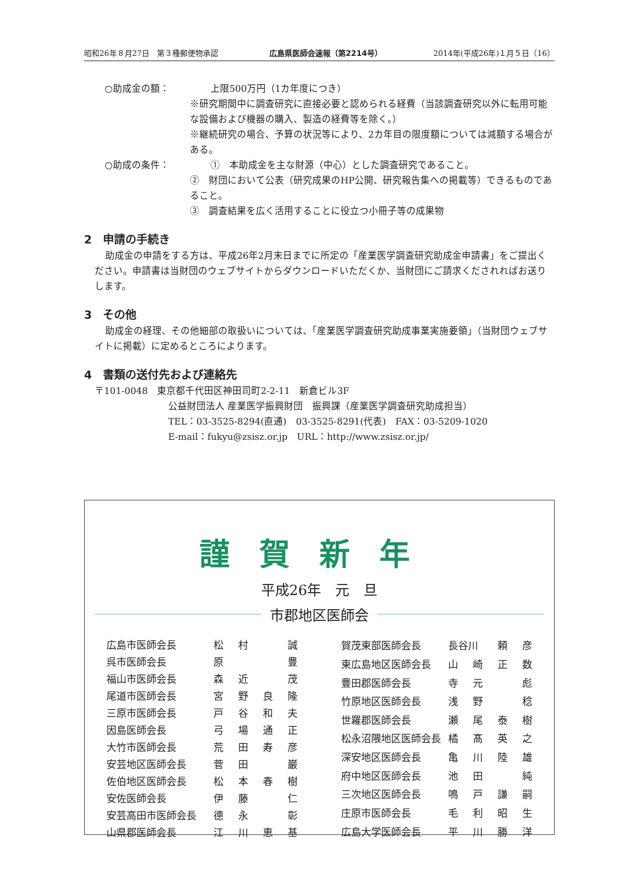昭和26年８月27日　第３種郵便物承認 広島県医師会速報（第2214号） 2014年(平成26年)１月５日（16）
○助成金の額： 上限500万円（1カ年度につき）
※研究期間中に調査研究に直接必要と認められる経費（当該調査研究以外に転用可能な設備および機器の購入、製造の経費等を除く。）
※継続研究の場合、予算の状況等により、2カ年目の限度額については減額する場合がある。
○助成の条件： ①　本助成金を主な財源（中心）とした調査研究であること。
②　財団において公表（研究成果のHP公開、研究報告集への掲載等）できるものであること。
③　調査結果を広く活用することに役立つ小冊子等の成果物
2　申請の手続き
助成金の申請をする方は、平成26年2月末日までに所定の「産業医学調査研究助成金申請書」をご提出ください。申請書は当財団のウェブサイトからダウンロードいただくか、当財団にご請求くだされればお送りします。
3　その他
助成金の経理、その他細部の取扱いについては、「産業医学調査研究助成事業実施要領」（当財団ウェブサイトに掲載）に定めるところによります。
4　書類の送付先および連絡先
〒101-0048　東京都千代田区神田司町2-2-11　新倉ビル3F
公益財団法人 産業医学振興財団　振興課（産業医学調査研究助成担当）
TEL：03-3525-8294(直通)　03-3525-8291(代表)　FAX：03-5209-1020
E-mail：fukyu@zsisz.or.jp　URL：http://www.zsisz.or.jp/
謹賀新年
平成26年　元　旦
市郡地区医師会
| 広島市医師会長 | 松 | 村 | | 誠 |
| 呉市医師会長 | 原 | | | 豊 |
| 福山市医師会長 | 森 | 近 | | 茂 |
| 尾道市医師会長 | 宮 | 野 | 良 | 隆 |
| 三原市医師会長 | 戸 | 谷 | 和 | 夫 |
| 因島医師会長 | 弓 | 場 | 通 | 正 |
| 大竹市医師会長 | 荒 | 田 | 寿 | 彦 |
| 安芸地区医師会長 | 菅 | 田 | | 巌 |
| 佐伯地区医師会長 | 松 | 本 | 春 | 樹 |
| 安佐医師会長 | 伊 | 藤 | | 仁 |
| 安芸高田市医師会長 | 德 | 永 | | 彰 |
| 山県郡医師会長 | 江 | 川 | 恵 | 基 |
| 賀茂東部医師会長 | 長谷川 | | 頼 | 彦 |
| 東広島地区医師会長 | 山 | 崎 | 正 | 数 |
| 豊田郡医師会長 | 寺 | 元 | | 彪 |
| 竹原地区医師会長 | 浅 | 野 | | 稔 |
| 世羅郡医師会長 | 瀬 | 尾 | 泰 | 樹 |
| 松永沼隈地区医師会長 | 橘 | 髙 | 英 | 之 |
| 深安地区医師会長 | 亀 | 川 | 陸 | 雄 |
| 府中地区医師会長 | 池 | 田 | | 純 |
| 三次地区医師会長 | 鳴 | 戸 | 謙 | 嗣 |
| 庄原市医師会長 | 毛 | 利 | 昭 | 生 |
| 広島大学医師会長 | 平 | 川 | 勝 | 洋 |